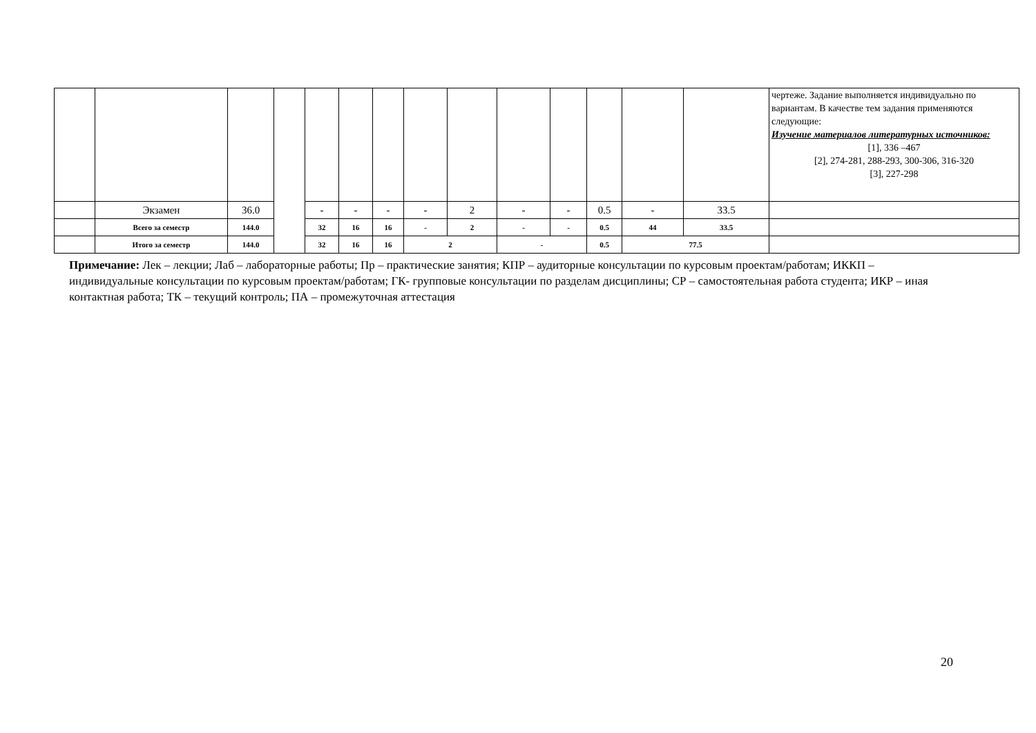| | | | | | | | | | | | | | | чертеже. Задание выполняется индивидуально по вариантам. В качестве тем задания применяются следующие: Изучение материалов литературных источников: [1], 336 –467 [2], 274-281, 288-293, 300-306, 316-320 [3], 227-298 |
| | Экзамен | 36.0 | | - | - | - | - | 2 | - | - | 0.5 | - | 33.5 | |
| | Всего за семестр | 144.0 | | 32 | 16 | 16 | - | 2 | - | - | 0.5 | 44 | 33.5 | |
| | Итого за семестр | 144.0 | | 32 | 16 | 16 | 2 | | - | | 0.5 | 77.5 | | |
Примечание: Лек – лекции; Лаб – лабораторные работы; Пр – практические занятия; КПР – аудиторные консультации по курсовым проектам/работам; ИККП – индивидуальные консультации по курсовым проектам/работам; ГК- групповые консультации по разделам дисциплины; СР – самостоятельная работа студента; ИКР – иная контактная работа; ТК – текущий контроль; ПА – промежуточная аттестация
20